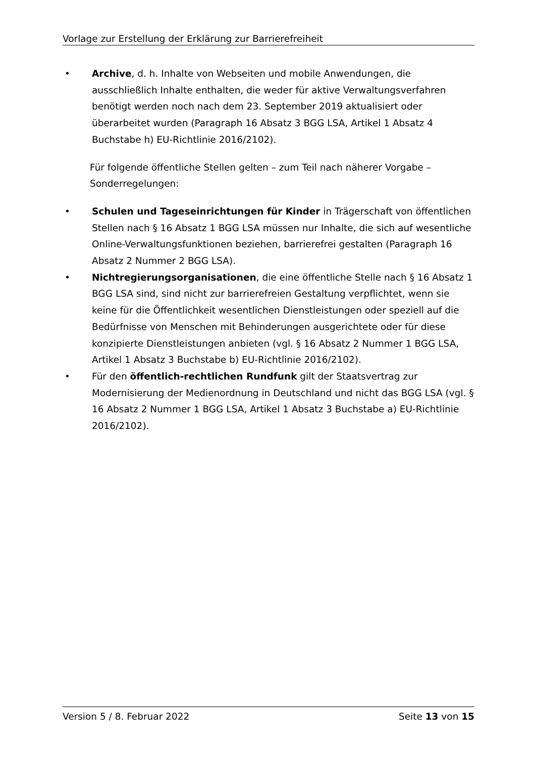Vorlage zur Erstellung der Erklärung zur Barrierefreiheit
• Archive, d. h. Inhalte von Webseiten und mobile Anwendungen, die ausschließlich Inhalte enthalten, die weder für aktive Verwaltungsverfahren benötigt werden noch nach dem 23. September 2019 aktualisiert oder überarbeitet wurden (Paragraph 16 Absatz 3 BGG LSA, Artikel 1 Absatz 4 Buchstabe h) EU-Richtlinie 2016/2102).
Für folgende öffentliche Stellen gelten – zum Teil nach näherer Vorgabe – Sonderregelungen:
• Schulen und Tageseinrichtungen für Kinder in Trägerschaft von öffentlichen Stellen nach § 16 Absatz 1 BGG LSA müssen nur Inhalte, die sich auf wesentliche Online-Verwaltungsfunktionen beziehen, barrierefrei gestalten (Paragraph 16 Absatz 2 Nummer 2 BGG LSA).
• Nichtregierungsorganisationen, die eine öffentliche Stelle nach § 16 Absatz 1 BGG LSA sind, sind nicht zur barrierefreien Gestaltung verpflichtet, wenn sie keine für die Öffentlichkeit wesentlichen Dienstleistungen oder speziell auf die Bedürfnisse von Menschen mit Behinderungen ausgerichtete oder für diese konzipierte Dienstleistungen anbieten (vgl. § 16 Absatz 2 Nummer 1 BGG LSA, Artikel 1 Absatz 3 Buchstabe b) EU-Richtlinie 2016/2102).
• Für den öffentlich-rechtlichen Rundfunk gilt der Staatsvertrag zur Modernisierung der Medienordnung in Deutschland und nicht das BGG LSA (vgl. § 16 Absatz 2 Nummer 1 BGG LSA, Artikel 1 Absatz 3 Buchstabe a) EU-Richtlinie 2016/2102).
Version 5 / 8. Februar 2022 Seite 13 von 15